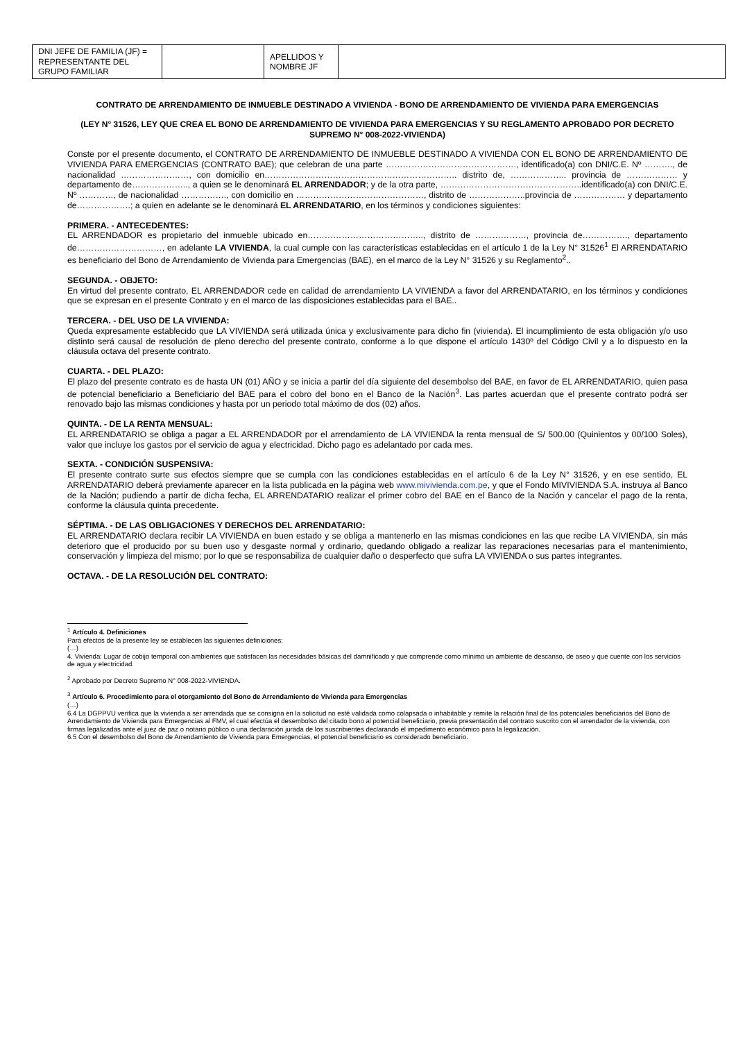| DNI JEFE DE FAMILIA (JF) = REPRESENTANTE DEL GRUPO FAMILIAR | | APELLIDOS Y NOMBRE JF | |
CONTRATO DE ARRENDAMIENTO DE INMUEBLE DESTINADO A VIVIENDA - BONO DE ARRENDAMIENTO DE VIVIENDA PARA EMERGENCIAS
(LEY N° 31526, LEY QUE CREA EL BONO DE ARRENDAMIENTO DE VIVIENDA PARA EMERGENCIAS Y SU REGLAMENTO APROBADO POR DECRETO SUPREMO N° 008-2022-VIVIENDA)
Conste por el presente documento, el CONTRATO DE ARRENDAMIENTO DE INMUEBLE DESTINADO A VIVIENDA CON EL BONO DE ARRENDAMIENTO DE VIVIENDA PARA EMERGENCIAS (CONTRATO BAE); que celebran de una parte ………………………………………., identificado(a) con DNI/C.E. Nº ………., de nacionalidad ……………………, con domicilio en………………………………………………………….. distrito de, ……………….. provincia de ……………… y departamento de……………….., a quien se le denominará EL ARRENDADOR; y de la otra parte, …………………………………………..identificado(a) con DNI/C.E. Nº …………, de nacionalidad ……………., con domicilio en ………………………………………, distrito de ………………..provincia de ……………… y departamento de……………….; a quien en adelante se le denominará EL ARRENDATARIO, en los términos y condiciones siguientes:
PRIMERA. - ANTECEDENTES:
EL ARRENDADOR es propietario del inmueble ubicado en………………………………….., distrito de ………………, provincia de……………., departamento de…………………………, en adelante LA VIVIENDA, la cual cumple con las características establecidas en el artículo 1 de la Ley N° 31526<sup>1</sup> El ARRENDATARIO es beneficiario del Bono de Arrendamiento de Vivienda para Emergencias (BAE), en el marco de la Ley N° 31526 y su Reglamento<sup>2</sup>..
SEGUNDA. - OBJETO:
En virtud del presente contrato, EL ARRENDADOR cede en calidad de arrendamiento LA VIVIENDA a favor del ARRENDATARIO, en los términos y condiciones que se expresan en el presente Contrato y en el marco de las disposiciones establecidas para el BAE..
TERCERA. - DEL USO DE LA VIVIENDA:
Queda expresamente establecido que LA VIVIENDA será utilizada única y exclusivamente para dicho fin (vivienda). El incumplimiento de esta obligación y/o uso distinto será causal de resolución de pleno derecho del presente contrato, conforme a lo que dispone el artículo 1430º del Código Civil y a lo dispuesto en la cláusula octava del presente contrato.
CUARTA. - DEL PLAZO:
El plazo del presente contrato es de hasta UN (01) AÑO y se inicia a partir del día siguiente del desembolso del BAE, en favor de EL ARRENDATARIO, quien pasa de potencial beneficiario a Beneficiario del BAE para el cobro del bono en el Banco de la Nación<sup>3</sup>. Las partes acuerdan que el presente contrato podrá ser renovado bajo las mismas condiciones y hasta por un periodo total máximo de dos (02) años.
QUINTA. - DE LA RENTA MENSUAL:
EL ARRENDATARIO se obliga a pagar a EL ARRENDADOR por el arrendamiento de LA VIVIENDA la renta mensual de S/ 500.00 (Quinientos y 00/100 Soles), valor que incluye los gastos por el servicio de agua y electricidad. Dicho pago es adelantado por cada mes.
SEXTA. - CONDICIÓN SUSPENSIVA:
El presente contrato surte sus efectos siempre que se cumpla con las condiciones establecidas en el artículo 6 de la Ley N° 31526, y en ese sentido, EL ARRENDATARIO deberá previamente aparecer en la lista publicada en la página web www.mivivienda.com.pe, y que el Fondo MIVIVIENDA S.A. instruya al Banco de la Nación; pudiendo a partir de dicha fecha, EL ARRENDATARIO realizar el primer cobro del BAE en el Banco de la Nación y cancelar el pago de la renta, conforme la cláusula quinta precedente.
SÉPTIMA. - DE LAS OBLIGACIONES Y DERECHOS DEL ARRENDATARIO:
EL ARRENDATARIO declara recibir LA VIVIENDA en buen estado y se obliga a mantenerlo en las mismas condiciones en las que recibe LA VIVIENDA, sin más deterioro que el producido por su buen uso y desgaste normal y ordinario, quedando obligado a realizar las reparaciones necesarias para el mantenimiento, conservación y limpieza del mismo; por lo que se responsabiliza de cualquier daño o desperfecto que sufra LA VIVIENDA o sus partes integrantes.
OCTAVA. - DE LA RESOLUCIÓN DEL CONTRATO:
<sup>1</sup> Artículo 4. Definiciones
Para efectos de la presente ley se establecen las siguientes definiciones:
(…)
4. Vivienda: Lugar de cobijo temporal con ambientes que satisfacen las necesidades básicas del damnificado y que comprende como mínimo un ambiente de descanso, de aseo y que cuente con los servicios de agua y electricidad.
<sup>2</sup> Aprobado por Decreto Supremo N° 008-2022-VIVIENDA.
<sup>3</sup> Artículo 6. Procedimiento para el otorgamiento del Bono de Arrendamiento de Vivienda para Emergencias
(…)
6.4 La DGPPVU verifica que la vivienda a ser arrendada que se consigna en la solicitud no esté validada como colapsada o inhabitable y remite la relación final de los potenciales beneficiarios del Bono de Arrendamiento de Vivienda para Emergencias al FMV, el cual efectúa el desembolso del citado bono al potencial beneficiario, previa presentación del contrato suscrito con el arrendador de la vivienda, con firmas legalizadas ante el juez de paz o notario público o una declaración jurada de los suscribientes declarando el impedimento económico para la legalización.
6.5 Con el desembolso del Bono de Arrendamiento de Vivienda para Emergencias, el potencial beneficiario es considerado beneficiario.